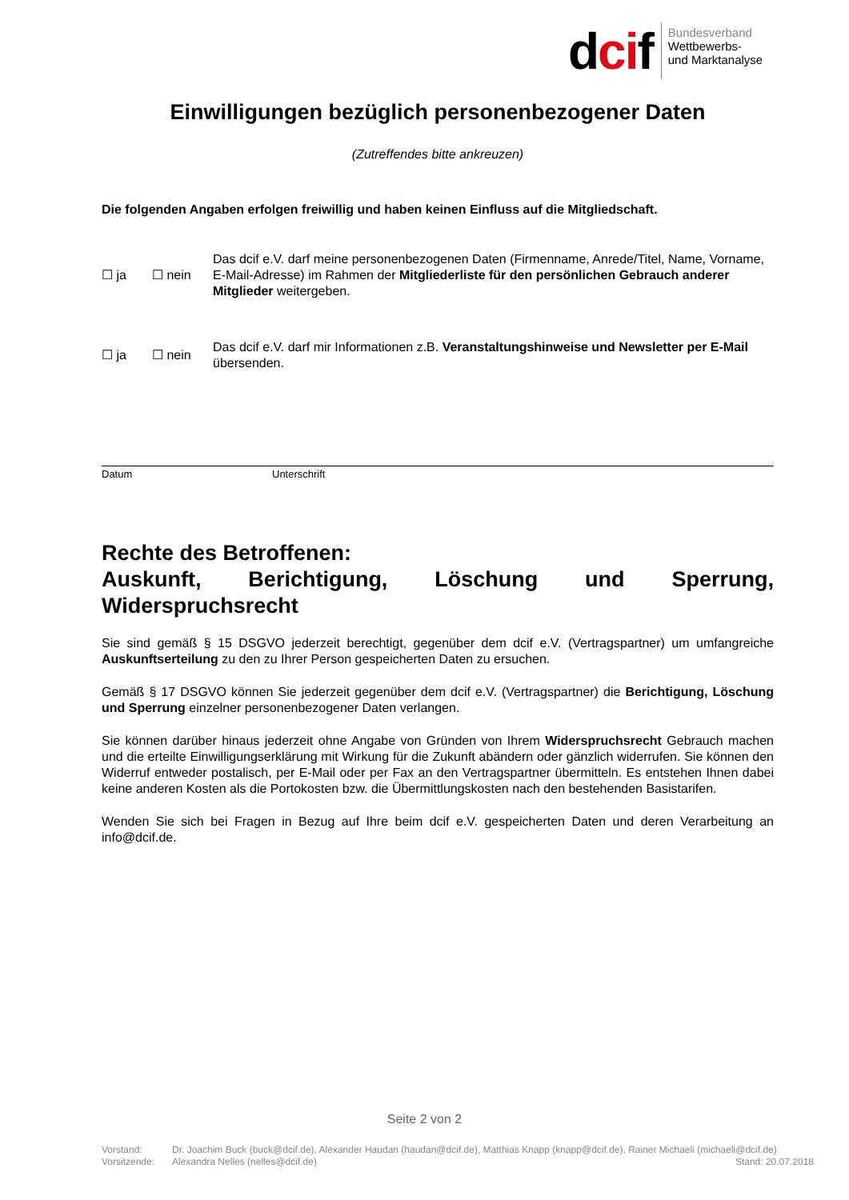dcif
Bundesverband
Wettbewerbs-
und Marktanalyse
Einwilligungen bezüglich personenbezogener Daten
(Zutreffendes bitte ankreuzen)
Die folgenden Angaben erfolgen freiwillig und haben keinen Einfluss auf die Mitgliedschaft.
☐ ja ☐ nein Das dcif e.V. darf meine personenbezogenen Daten (Firmenname, Anrede/Titel, Name, Vorname, E-Mail-Adresse) im Rahmen der Mitgliederliste für den persönlichen Gebrauch anderer Mitglieder weitergeben.
☐ ja ☐ nein Das dcif e.V. darf mir Informationen z.B. Veranstaltungshinweise und Newsletter per E-Mail übersenden.
Datum Unterschrift
Rechte des Betroffenen:
Auskunft, Berichtigung, Löschung und Sperrung, Widerspruchsrecht
Sie sind gemäß § 15 DSGVO jederzeit berechtigt, gegenüber dem dcif e.V. (Vertragspartner) um umfangreiche Auskunftserteilung zu den zu Ihrer Person gespeicherten Daten zu ersuchen.
Gemäß § 17 DSGVO können Sie jederzeit gegenüber dem dcif e.V. (Vertragspartner) die Berichtigung, Löschung und Sperrung einzelner personenbezogener Daten verlangen.
Sie können darüber hinaus jederzeit ohne Angabe von Gründen von Ihrem Widerspruchsrecht Gebrauch machen und die erteilte Einwilligungserklärung mit Wirkung für die Zukunft abändern oder gänzlich widerrufen. Sie können den Widerruf entweder postalisch, per E-Mail oder per Fax an den Vertragspartner übermitteln. Es entstehen Ihnen dabei keine anderen Kosten als die Portokosten bzw. die Übermittlungskosten nach den bestehenden Basistarifen.
Wenden Sie sich bei Fragen in Bezug auf Ihre beim dcif e.V. gespeicherten Daten und deren Verarbeitung an info@dcif.de.
Seite 2 von 2
Vorstand: Dr. Joachim Buck (buck@dcif.de), Alexander Haudan (haudan@dcif.de), Matthias Knapp (knapp@dcif.de), Rainer Michaeli (michaeli@dcif.de)
Vorsitzende: Alexandra Nelles (nelles@dcif.de) Stand: 20.07.2018